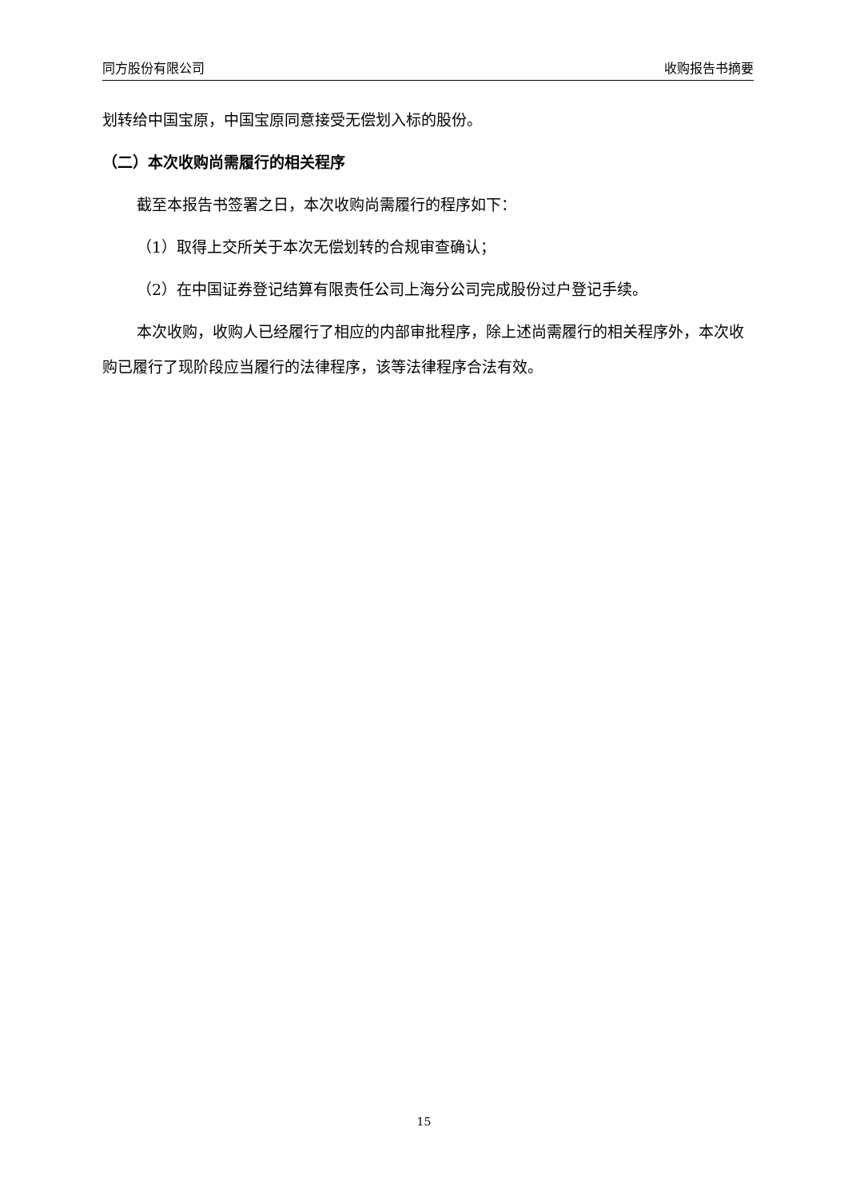同方股份有限公司 收购报告书摘要
划转给中国宝原，中国宝原同意接受无偿划入标的股份。
（二）本次收购尚需履行的相关程序
截至本报告书签署之日，本次收购尚需履行的程序如下：
（1）取得上交所关于本次无偿划转的合规审查确认；
（2）在中国证券登记结算有限责任公司上海分公司完成股份过户登记手续。
本次收购，收购人已经履行了相应的内部审批程序，除上述尚需履行的相关程序外，本次收购已履行了现阶段应当履行的法律程序，该等法律程序合法有效。
15